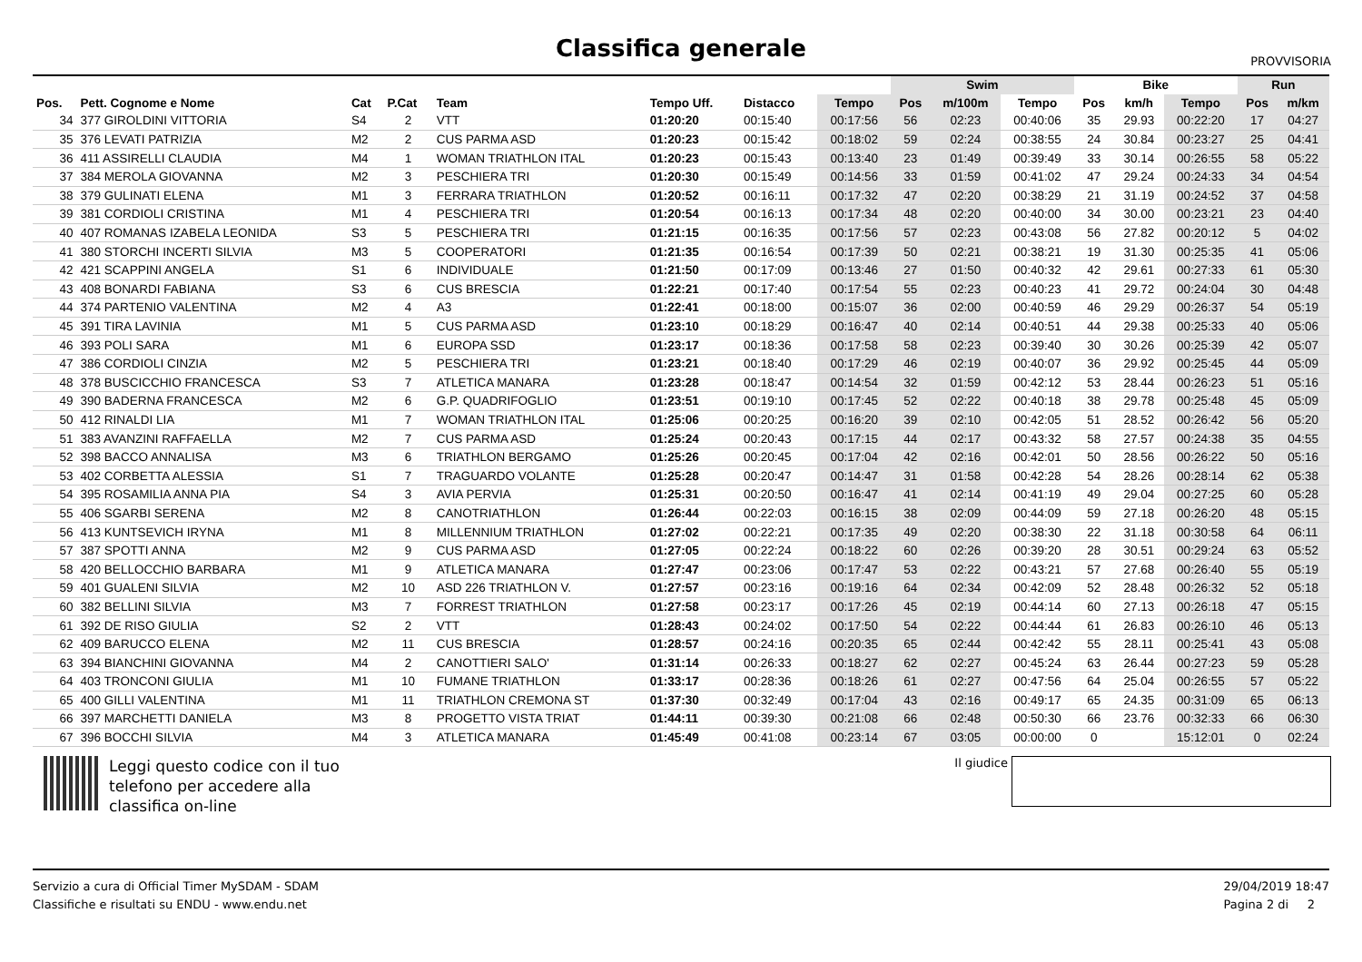Classifica generale
PROVVISORIA
| | | | | | | | | Swim | | | Bike | | | Run | |
| --- | --- | --- | --- | --- | --- | --- | --- | --- | --- | --- | --- | --- | --- | --- | --- |
| Pos. | Pett. Cognome e Nome | Cat | P.Cat | Team | Tempo Uff. | Distacco | Tempo | Pos | m/100m | Tempo | Pos | km/h | Tempo | Pos | m/km |
| 34 | 377 GIROLDINI VITTORIA | S4 | 2 | VTT | 01:20:20 | 00:15:40 | 00:17:56 | 56 | 02:23 | 00:40:06 | 35 | 29.93 | 00:22:20 | 17 | 04:27 |
| 35 | 376 LEVATI PATRIZIA | M2 | 2 | CUS PARMA ASD | 01:20:23 | 00:15:42 | 00:18:02 | 59 | 02:24 | 00:38:55 | 24 | 30.84 | 00:23:27 | 25 | 04:41 |
| 36 | 411 ASSIRELLI CLAUDIA | M4 | 1 | WOMAN TRIATHLON ITAL | 01:20:23 | 00:15:43 | 00:13:40 | 23 | 01:49 | 00:39:49 | 33 | 30.14 | 00:26:55 | 58 | 05:22 |
| 37 | 384 MEROLA GIOVANNA | M2 | 3 | PESCHIERA TRI | 01:20:30 | 00:15:49 | 00:14:56 | 33 | 01:59 | 00:41:02 | 47 | 29.24 | 00:24:33 | 34 | 04:54 |
| 38 | 379 GULINATI ELENA | M1 | 3 | FERRARA TRIATHLON | 01:20:52 | 00:16:11 | 00:17:32 | 47 | 02:20 | 00:38:29 | 21 | 31.19 | 00:24:52 | 37 | 04:58 |
| 39 | 381 CORDIOLI CRISTINA | M1 | 4 | PESCHIERA TRI | 01:20:54 | 00:16:13 | 00:17:34 | 48 | 02:20 | 00:40:00 | 34 | 30.00 | 00:23:21 | 23 | 04:40 |
| 40 | 407 ROMANAS IZABELA LEONIDA | S3 | 5 | PESCHIERA TRI | 01:21:15 | 00:16:35 | 00:17:56 | 57 | 02:23 | 00:43:08 | 56 | 27.82 | 00:20:12 | 5 | 04:02 |
| 41 | 380 STORCHI INCERTI SILVIA | M3 | 5 | COOPERATORI | 01:21:35 | 00:16:54 | 00:17:39 | 50 | 02:21 | 00:38:21 | 19 | 31.30 | 00:25:35 | 41 | 05:06 |
| 42 | 421 SCAPPINI ANGELA | S1 | 6 | INDIVIDUALE | 01:21:50 | 00:17:09 | 00:13:46 | 27 | 01:50 | 00:40:32 | 42 | 29.61 | 00:27:33 | 61 | 05:30 |
| 43 | 408 BONARDI FABIANA | S3 | 6 | CUS BRESCIA | 01:22:21 | 00:17:40 | 00:17:54 | 55 | 02:23 | 00:40:23 | 41 | 29.72 | 00:24:04 | 30 | 04:48 |
| 44 | 374 PARTENIO VALENTINA | M2 | 4 | A3 | 01:22:41 | 00:18:00 | 00:15:07 | 36 | 02:00 | 00:40:59 | 46 | 29.29 | 00:26:37 | 54 | 05:19 |
| 45 | 391 TIRA LAVINIA | M1 | 5 | CUS PARMA ASD | 01:23:10 | 00:18:29 | 00:16:47 | 40 | 02:14 | 00:40:51 | 44 | 29.38 | 00:25:33 | 40 | 05:06 |
| 46 | 393 POLI SARA | M1 | 6 | EUROPA SSD | 01:23:17 | 00:18:36 | 00:17:58 | 58 | 02:23 | 00:39:40 | 30 | 30.26 | 00:25:39 | 42 | 05:07 |
| 47 | 386 CORDIOLI CINZIA | M2 | 5 | PESCHIERA TRI | 01:23:21 | 00:18:40 | 00:17:29 | 46 | 02:19 | 00:40:07 | 36 | 29.92 | 00:25:45 | 44 | 05:09 |
| 48 | 378 BUSCICCHIO FRANCESCA | S3 | 7 | ATLETICA MANARA | 01:23:28 | 00:18:47 | 00:14:54 | 32 | 01:59 | 00:42:12 | 53 | 28.44 | 00:26:23 | 51 | 05:16 |
| 49 | 390 BADERNA FRANCESCA | M2 | 6 | G.P. QUADRIFOGLIO | 01:23:51 | 00:19:10 | 00:17:45 | 52 | 02:22 | 00:40:18 | 38 | 29.78 | 00:25:48 | 45 | 05:09 |
| 50 | 412 RINALDI LIA | M1 | 7 | WOMAN TRIATHLON ITAL | 01:25:06 | 00:20:25 | 00:16:20 | 39 | 02:10 | 00:42:05 | 51 | 28.52 | 00:26:42 | 56 | 05:20 |
| 51 | 383 AVANZINI RAFFAELLA | M2 | 7 | CUS PARMA ASD | 01:25:24 | 00:20:43 | 00:17:15 | 44 | 02:17 | 00:43:32 | 58 | 27.57 | 00:24:38 | 35 | 04:55 |
| 52 | 398 BACCO ANNALISA | M3 | 6 | TRIATHLON BERGAMO | 01:25:26 | 00:20:45 | 00:17:04 | 42 | 02:16 | 00:42:01 | 50 | 28.56 | 00:26:22 | 50 | 05:16 |
| 53 | 402 CORBETTA ALESSIA | S1 | 7 | TRAGUARDO VOLANTE | 01:25:28 | 00:20:47 | 00:14:47 | 31 | 01:58 | 00:42:28 | 54 | 28.26 | 00:28:14 | 62 | 05:38 |
| 54 | 395 ROSAMILIA ANNA PIA | S4 | 3 | AVIA PERVIA | 01:25:31 | 00:20:50 | 00:16:47 | 41 | 02:14 | 00:41:19 | 49 | 29.04 | 00:27:25 | 60 | 05:28 |
| 55 | 406 SGARBI SERENA | M2 | 8 | CANOTRIATHLON | 01:26:44 | 00:22:03 | 00:16:15 | 38 | 02:09 | 00:44:09 | 59 | 27.18 | 00:26:20 | 48 | 05:15 |
| 56 | 413 KUNTSEVICH IRYNA | M1 | 8 | MILLENNIUM TRIATHLON | 01:27:02 | 00:22:21 | 00:17:35 | 49 | 02:20 | 00:38:30 | 22 | 31.18 | 00:30:58 | 64 | 06:11 |
| 57 | 387 SPOTTI ANNA | M2 | 9 | CUS PARMA ASD | 01:27:05 | 00:22:24 | 00:18:22 | 60 | 02:26 | 00:39:20 | 28 | 30.51 | 00:29:24 | 63 | 05:52 |
| 58 | 420 BELLOCCHIO BARBARA | M1 | 9 | ATLETICA MANARA | 01:27:47 | 00:23:06 | 00:17:47 | 53 | 02:22 | 00:43:21 | 57 | 27.68 | 00:26:40 | 55 | 05:19 |
| 59 | 401 GUALENI SILVIA | M2 | 10 | ASD 226 TRIATHLON V. | 01:27:57 | 00:23:16 | 00:19:16 | 64 | 02:34 | 00:42:09 | 52 | 28.48 | 00:26:32 | 52 | 05:18 |
| 60 | 382 BELLINI SILVIA | M3 | 7 | FORREST TRIATHLON | 01:27:58 | 00:23:17 | 00:17:26 | 45 | 02:19 | 00:44:14 | 60 | 27.13 | 00:26:18 | 47 | 05:15 |
| 61 | 392 DE RISO GIULIA | S2 | 2 | VTT | 01:28:43 | 00:24:02 | 00:17:50 | 54 | 02:22 | 00:44:44 | 61 | 26.83 | 00:26:10 | 46 | 05:13 |
| 62 | 409 BARUCCO ELENA | M2 | 11 | CUS BRESCIA | 01:28:57 | 00:24:16 | 00:20:35 | 65 | 02:44 | 00:42:42 | 55 | 28.11 | 00:25:41 | 43 | 05:08 |
| 63 | 394 BIANCHINI GIOVANNA | M4 | 2 | CANOTTIERI SALO' | 01:31:14 | 00:26:33 | 00:18:27 | 62 | 02:27 | 00:45:24 | 63 | 26.44 | 00:27:23 | 59 | 05:28 |
| 64 | 403 TRONCONI GIULIA | M1 | 10 | FUMANE TRIATHLON | 01:33:17 | 00:28:36 | 00:18:26 | 61 | 02:27 | 00:47:56 | 64 | 25.04 | 00:26:55 | 57 | 05:22 |
| 65 | 400 GILLI VALENTINA | M1 | 11 | TRIATHLON CREMONA ST | 01:37:30 | 00:32:49 | 00:17:04 | 43 | 02:16 | 00:49:17 | 65 | 24.35 | 00:31:09 | 65 | 06:13 |
| 66 | 397 MARCHETTI DANIELA | M3 | 8 | PROGETTO VISTA TRIAT | 01:44:11 | 00:39:30 | 00:21:08 | 66 | 02:48 | 00:50:30 | 66 | 23.76 | 00:32:33 | 66 | 06:30 |
| 67 | 396 BOCCHI SILVIA | M4 | 3 | ATLETICA MANARA | 01:45:49 | 00:41:08 | 00:23:14 | 67 | 03:05 | 00:00:00 | 0 | | 15:12:01 | 0 | 02:24 |
Leggi questo codice con il tuo
telefono per accedere alla
classifica on-line
Il giudice
Servizio a cura di Official Timer MySDAM - SDAM
Classifiche e risultati su ENDU - www.endu.net
29/04/2019 18:47
Pagina 2 di 2